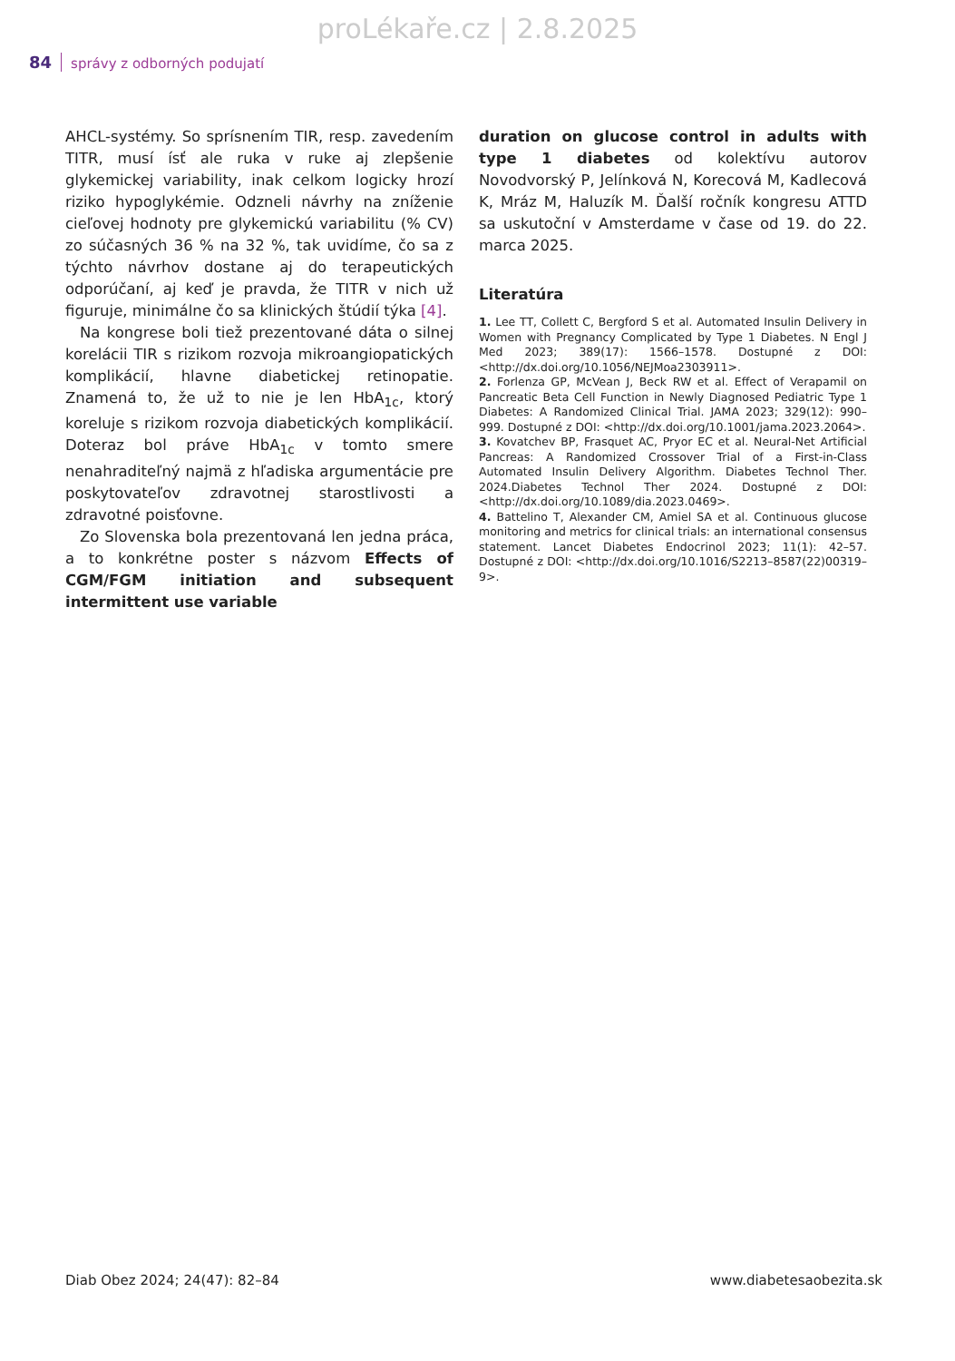proLékaře.cz | 2.8.2025
84 správy z odborných podujatí
AHCL-systémy. So sprísnením TIR, resp. zavedením TITR, musí ísť ale ruka v ruke aj zlepšenie glykemickej variability, inak celkom logicky hrozí riziko hypoglykémie. Odzneli návrhy na zníženie cieľovej hodnoty pre glykemickú variabilitu (% CV) zo súčasných 36 % na 32 %, tak uvidíme, čo sa z týchto návrhov dostane aj do terapeutických odporúčaní, aj keď je pravda, že TITR v nich už figuruje, minimálne čo sa klinických štúdií týka [4].
Na kongrese boli tiež prezentované dáta o silnej korelácii TIR s rizikom rozvoja mikroangiopatických komplikácií, hlavne diabetickej retinopatie. Znamená to, že už to nie je len HbA<sub>1c</sub>, ktorý koreluje s rizikom rozvoja diabetických komplikácií. Doteraz bol práve HbA<sub>1c</sub> v tomto smere nenahraditeľný najmä z hľadiska argumentácie pre poskytovateľov zdravotnej starostlivosti a zdravotné poisťovne.
Zo Slovenska bola prezentovaná len jedna práca, a to konkrétne poster s názvom Effects of CGM/FGM initiation and subsequent intermittent use variable
duration on glucose control in adults with type 1 diabetes od kolektívu autorov Novodvorský P, Jelínková N, Korecová M, Kadlecová K, Mráz M, Haluzík M. Ďalší ročník kongresu ATTD sa uskutoční v Amsterdame v čase od 19. do 22. marca 2025.
Literatúra
1. Lee TT, Collett C, Bergford S et al. Automated Insulin Delivery in Women with Pregnancy Complicated by Type 1 Diabetes. N Engl J Med 2023; 389(17): 1566–1578. Dostupné z DOI: <http://dx.doi.org/10.1056/NEJMoa2303911>.
2. Forlenza GP, McVean J, Beck RW et al. Effect of Verapamil on Pancreatic Beta Cell Function in Newly Diagnosed Pediatric Type 1 Diabetes: A Randomized Clinical Trial. JAMA 2023; 329(12): 990–999. Dostupné z DOI: <http://dx.doi.org/10.1001/jama.2023.2064>.
3. Kovatchev BP, Frasquet AC, Pryor EC et al. Neural-Net Artificial Pancreas: A Randomized Crossover Trial of a First-in-Class Automated Insulin Delivery Algorithm. Diabetes Technol Ther. 2024.Diabetes Technol Ther 2024. Dostupné z DOI: <http://dx.doi.org/10.1089/dia.2023.0469>.
4. Battelino T, Alexander CM, Amiel SA et al. Continuous glucose monitoring and metrics for clinical trials: an international consensus statement. Lancet Diabetes Endocrinol 2023; 11(1): 42–57. Dostupné z DOI: <http://dx.doi.org/10.1016/S2213–8587(22)00319–9>.
Diab Obez 2024; 24(47): 82–84 www.diabetesaobezita.sk